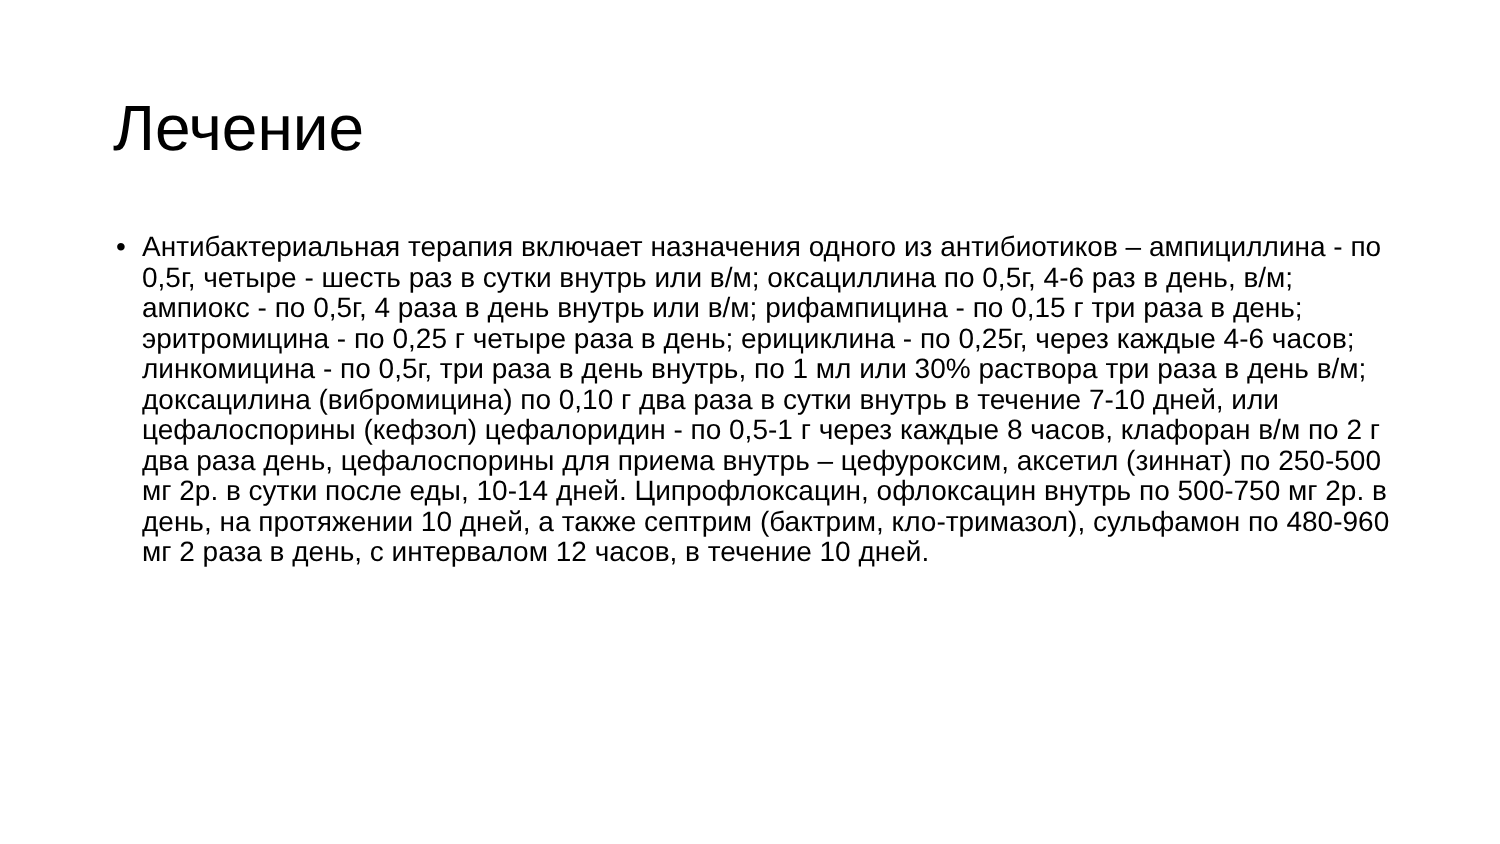Лечение
• Антибактериальная терапия включает назначения одного из антибиотиков – ампициллина - по 0,5г, четыре - шесть раз в сутки внутрь или в/м; оксациллина по 0,5г, 4-6 раз в день, в/м; ампиокс - по 0,5г, 4 раза в день внутрь или в/м; рифампицина - по 0,15 г три раза в день; эритромицина - по 0,25 г четыре раза в день; ерициклина - по 0,25г, через каждые 4-6 часов; линкомицина - по 0,5г, три раза в день внутрь, по 1 мл или 30% раствора три раза в день в/м; доксацилина (вибромицина) по 0,10 г два раза в сутки внутрь в течение 7-10 дней, или цефалоспорины (кефзол) цефалоридин - по 0,5-1 г через каждые 8 часов, клафоран в/м по 2 г два раза день, цефалоспорины для приема внутрь – цефуроксим, аксетил (зиннат) по 250-500 мг 2р. в сутки после еды, 10-14 дней. Ципрофлоксацин, офлоксацин внутрь по 500-750 мг 2р. в день, на протяжении 10 дней, а также септрим (бактрим, кло-тримазол), сульфамон по 480-960 мг 2 раза в день, с интервалом 12 часов, в течение 10 дней.